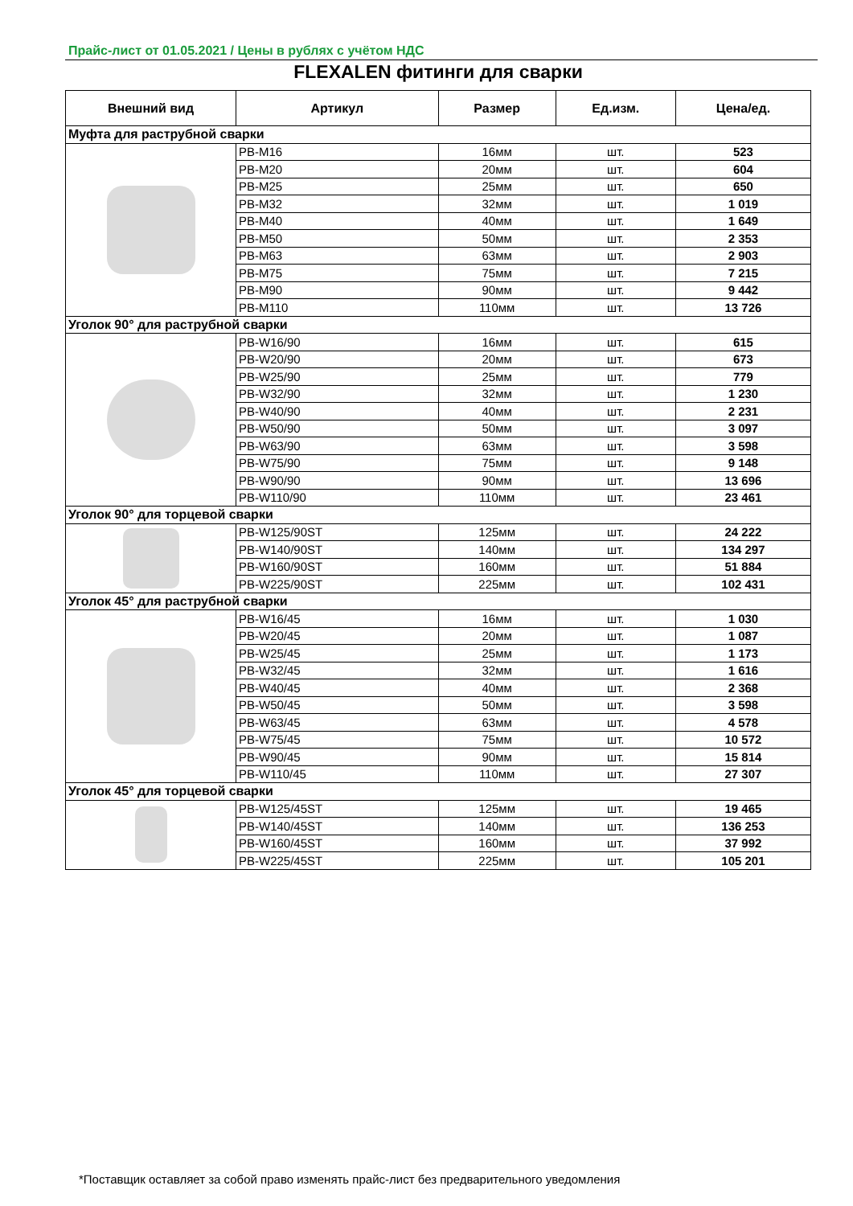Прайс-лист от 01.05.2021 / Цены в рублях с учётом НДС
FLEXALEN фитинги для сварки
| Внешний вид | Артикул | Размер | Ед.изм. | Цена/ед. |
| --- | --- | --- | --- | --- |
| Муфта для раструбной сварки | | | | |
| | PB-M16 | 16мм | шт. | 523 |
| | PB-M20 | 20мм | шт. | 604 |
| | PB-M25 | 25мм | шт. | 650 |
| | PB-M32 | 32мм | шт. | 1 019 |
| | PB-M40 | 40мм | шт. | 1 649 |
| | PB-M50 | 50мм | шт. | 2 353 |
| | PB-M63 | 63мм | шт. | 2 903 |
| | PB-M75 | 75мм | шт. | 7 215 |
| | PB-M90 | 90мм | шт. | 9 442 |
| | PB-M110 | 110мм | шт. | 13 726 |
| Уголок 90° для раструбной сварки | | | | |
| | PB-W16/90 | 16мм | шт. | 615 |
| | PB-W20/90 | 20мм | шт. | 673 |
| | PB-W25/90 | 25мм | шт. | 779 |
| | PB-W32/90 | 32мм | шт. | 1 230 |
| | PB-W40/90 | 40мм | шт. | 2 231 |
| | PB-W50/90 | 50мм | шт. | 3 097 |
| | PB-W63/90 | 63мм | шт. | 3 598 |
| | PB-W75/90 | 75мм | шт. | 9 148 |
| | PB-W90/90 | 90мм | шт. | 13 696 |
| | PB-W110/90 | 110мм | шт. | 23 461 |
| Уголок 90° для торцевой сварки | | | | |
| | PB-W125/90ST | 125мм | шт. | 24 222 |
| | PB-W140/90ST | 140мм | шт. | 134 297 |
| | PB-W160/90ST | 160мм | шт. | 51 884 |
| | PB-W225/90ST | 225мм | шт. | 102 431 |
| Уголок 45° для раструбной сварки | | | | |
| | PB-W16/45 | 16мм | шт. | 1 030 |
| | PB-W20/45 | 20мм | шт. | 1 087 |
| | PB-W25/45 | 25мм | шт. | 1 173 |
| | PB-W32/45 | 32мм | шт. | 1 616 |
| | PB-W40/45 | 40мм | шт. | 2 368 |
| | PB-W50/45 | 50мм | шт. | 3 598 |
| | PB-W63/45 | 63мм | шт. | 4 578 |
| | PB-W75/45 | 75мм | шт. | 10 572 |
| | PB-W90/45 | 90мм | шт. | 15 814 |
| | PB-W110/45 | 110мм | шт. | 27 307 |
| Уголок 45° для торцевой сварки | | | | |
| | PB-W125/45ST | 125мм | шт. | 19 465 |
| | PB-W140/45ST | 140мм | шт. | 136 253 |
| | PB-W160/45ST | 160мм | шт. | 37 992 |
| | PB-W225/45ST | 225мм | шт. | 105 201 |
*Поставщик оставляет за собой право изменять прайс-лист без предварительного уведомления